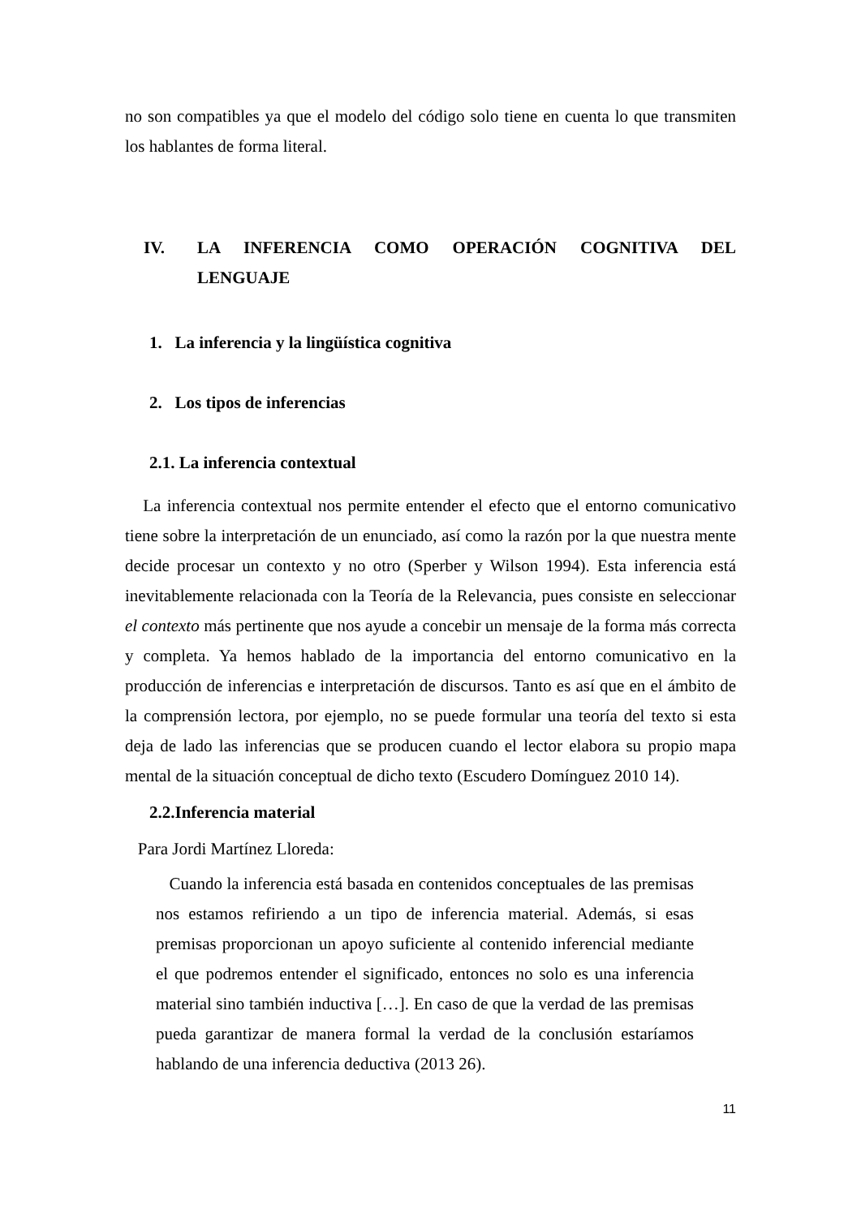no son compatibles ya que el modelo del código solo tiene en cuenta lo que transmiten los hablantes de forma literal.
IV. LA INFERENCIA COMO OPERACIÓN COGNITIVA DEL
LENGUAJE
1. La inferencia y la lingüística cognitiva
2. Los tipos de inferencias
2.1. La inferencia contextual
La inferencia contextual nos permite entender el efecto que el entorno comunicativo tiene sobre la interpretación de un enunciado, así como la razón por la que nuestra mente decide procesar un contexto y no otro (Sperber y Wilson 1994). Esta inferencia está inevitablemente relacionada con la Teoría de la Relevancia, pues consiste en seleccionar el contexto más pertinente que nos ayude a concebir un mensaje de la forma más correcta y completa. Ya hemos hablado de la importancia del entorno comunicativo en la producción de inferencias e interpretación de discursos. Tanto es así que en el ámbito de la comprensión lectora, por ejemplo, no se puede formular una teoría del texto si esta deja de lado las inferencias que se producen cuando el lector elabora su propio mapa mental de la situación conceptual de dicho texto (Escudero Domínguez 2010 14).
2.2.Inferencia material
Para Jordi Martínez Lloreda:
Cuando la inferencia está basada en contenidos conceptuales de las premisas nos estamos refiriendo a un tipo de inferencia material. Además, si esas premisas proporcionan un apoyo suficiente al contenido inferencial mediante el que podremos entender el significado, entonces no solo es una inferencia material sino también inductiva […]. En caso de que la verdad de las premisas pueda garantizar de manera formal la verdad de la conclusión estaríamos hablando de una inferencia deductiva (2013 26).
11